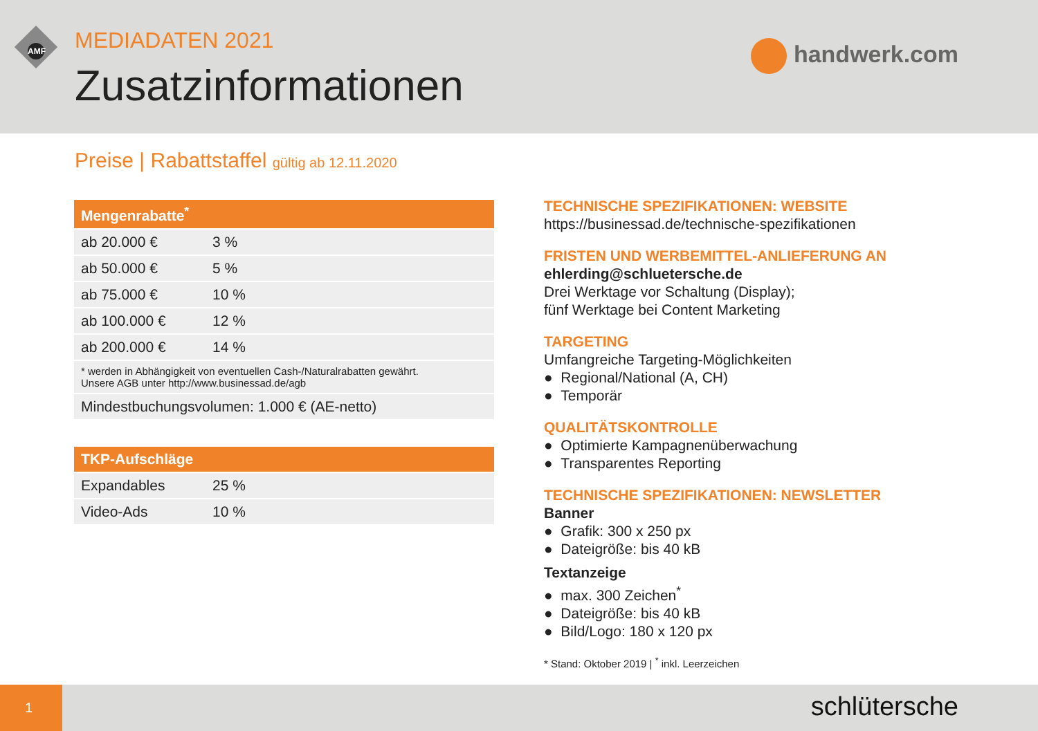AMF MEDIADATEN 2021
Zusatzinformationen
handwerk.com
Preise | Rabattstaffel gültig ab 12.11.2020
| Mengenrabatte<sup>*</sup> | |
| --- | --- |
| ab 20.000 € | 3 % |
| ab 50.000 € | 5 % |
| ab 75.000 € | 10 % |
| ab 100.000 € | 12 % |
| ab 200.000 € | 14 % |
| * werden in Abhängigkeit von eventuellen Cash-/Naturalrabatten gewährt. Unsere AGB unter http://www.businessad.de/agb | |
| Mindestbuchungsvolumen: 1.000 € (AE-netto) | |
| TKP-Aufschläge | |
| --- | --- |
| Expandables | 25 % |
| Video-Ads | 10 % |
TECHNISCHE SPEZIFIKATIONEN: WEBSITE
https://businessad.de/technische-spezifikationen
FRISTEN UND WERBEMITTEL-ANLIEFERUNG AN
ehlerding@schluetersche.de
Drei Werktage vor Schaltung (Display);
fünf Werktage bei Content Marketing
TARGETING
Umfangreiche Targeting-Möglichkeiten
● Regional/National (A, CH)
● Temporär
QUALITÄTSKONTROLLE
● Optimierte Kampagnenüberwachung
● Transparentes Reporting
TECHNISCHE SPEZIFIKATIONEN: NEWSLETTER
Banner
● Grafik: 300 x 250 px
● Dateigröße: bis 40 kB
Textanzeige
● max. 300 Zeichen<sup>*</sup>
● Dateigröße: bis 40 kB
● Bild/Logo: 180 x 120 px
* Stand: Oktober 2019 | <sup>*</sup> inkl. Leerzeichen
1 schlütersche